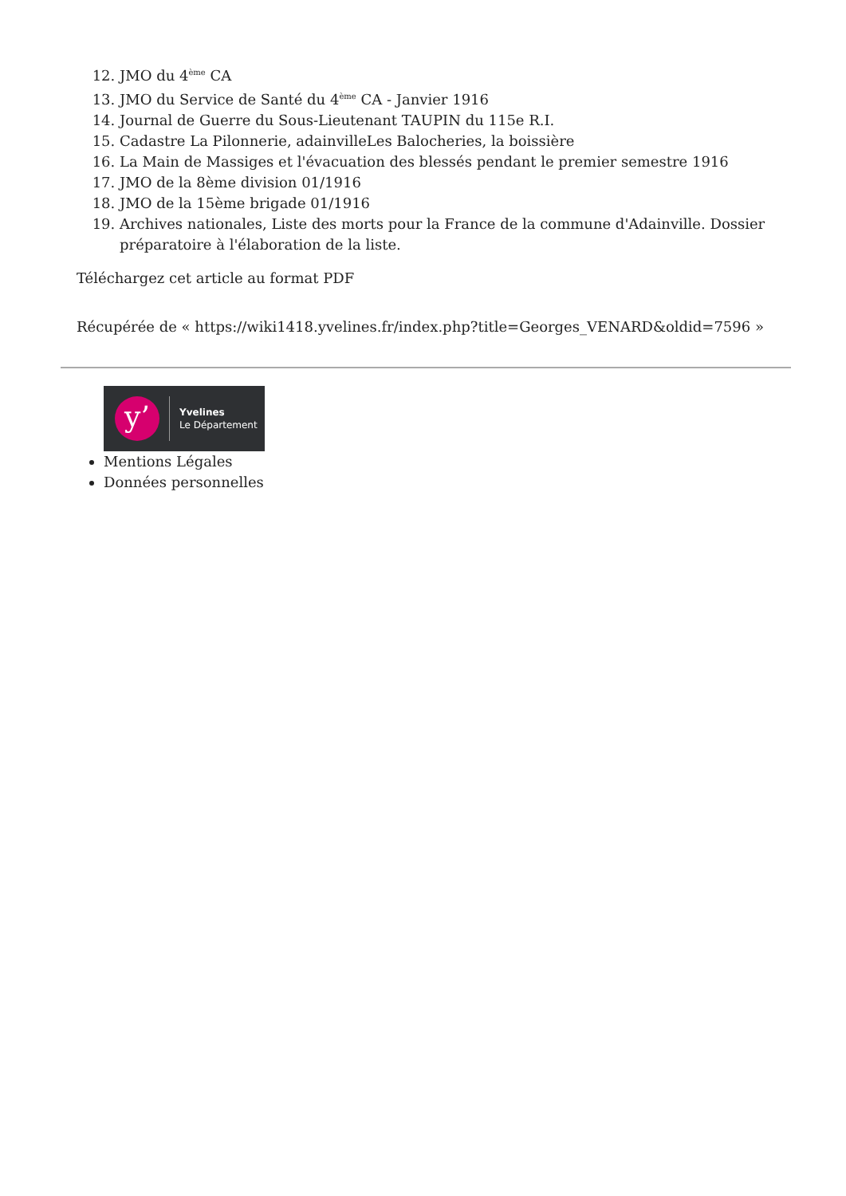12. JMO du 4<sup>ème</sup> CA
13. JMO du Service de Santé du 4<sup>ème</sup> CA - Janvier 1916
14. Journal de Guerre du Sous-Lieutenant TAUPIN du 115e R.I.
15. Cadastre La Pilonnerie, adainvilleLes Balocheries, la boissière
16. La Main de Massiges et l'évacuation des blessés pendant le premier semestre 1916
17. JMO de la 8ème division 01/1916
18. JMO de la 15ème brigade 01/1916
19. Archives nationales, Liste des morts pour la France de la commune d'Adainville. Dossier préparatoire à l'élaboration de la liste.
Téléchargez cet article au format PDF
Récupérée de « https://wiki1418.yvelines.fr/index.php?title=Georges_VENARD&oldid=7596 »
y’
Yvelines
Le Département
Mentions Légales
Données personnelles